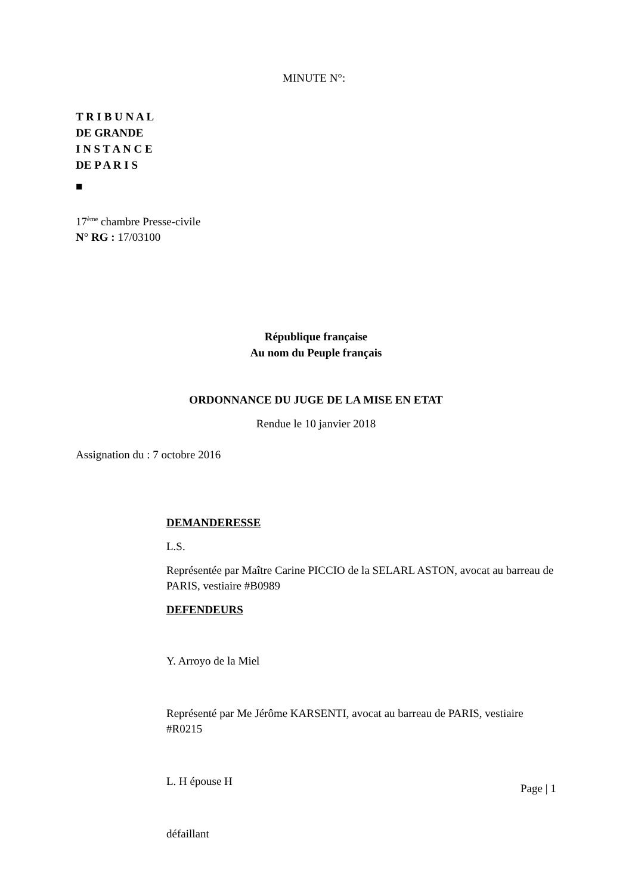MINUTE N°:
T R I B U N A L
DE GRANDE
I N S T A N C E
DE P A R I S
■
17<sup>ème</sup> chambre Presse-civile
N° RG : 17/03100
République française
Au nom du Peuple français
ORDONNANCE DU JUGE DE LA MISE EN ETAT
Rendue le 10 janvier 2018
Assignation du : 7 octobre 2016
DEMANDERESSE
L.S.
Représentée par Maître Carine PICCIO de la SELARL ASTON, avocat au barreau de PARIS, vestiaire #B0989
DEFENDEURS
Y. Arroyo de la Miel
Représenté par Me Jérôme KARSENTI, avocat au barreau de PARIS, vestiaire #R0215
L. H épouse H
défaillant
Page | 1